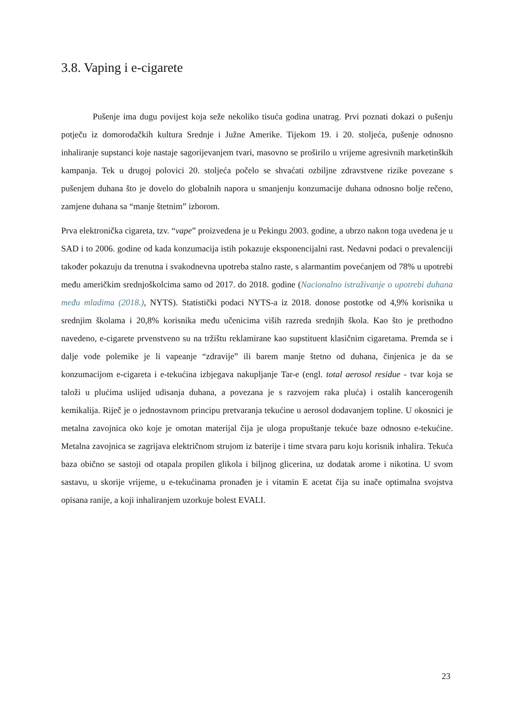3.8. Vaping i e-cigarete
Pušenje ima dugu povijest koja seže nekoliko tisuća godina unatrag. Prvi poznati dokazi o pušenju potječu iz domorodačkih kultura Srednje i Južne Amerike. Tijekom 19. i 20. stoljeća, pušenje odnosno inhaliranje supstanci koje nastaje sagorijevanjem tvari, masovno se proširilo u vrijeme agresivnih marketinških kampanja. Tek u drugoj polovici 20. stoljeća počelo se shvaćati ozbiljne zdravstvene rizike povezane s pušenjem duhana što je dovelo do globalnih napora u smanjenju konzumacije duhana odnosno bolje rečeno, zamjene duhana sa “manje štetnim” izborom.
Prva elektronička cigareta, tzv. “vape” proizvedena je u Pekingu 2003. godine, a ubrzo nakon toga uvedena je u SAD i to 2006. godine od kada konzumacija istih pokazuje eksponencijalni rast. Nedavni podaci o prevalenciji također pokazuju da trenutna i svakodnevna upotreba stalno raste, s alarmantim povećanjem od 78% u upotrebi među američkim srednjoškolcima samo od 2017. do 2018. godine (Nacionalno istraživanje o upotrebi duhana među mladima (2018.), NYTS). Statistički podaci NYTS-a iz 2018. donose postotke od 4,9% korisnika u srednjim školama i 20,8% korisnika među učenicima viših razreda srednjih škola. Kao što je prethodno navedeno, e-cigarete prvenstveno su na tržištu reklamirane kao supstituent klasičnim cigaretama. Premda se i dalje vode polemike je li vapeanje “zdravije” ili barem manje štetno od duhana, činjenica je da se konzumacijom e-cigareta i e-tekućina izbjegava nakupljanje Tar-e (engl. total aerosol residue - tvar koja se taloži u plućima uslijed udisanja duhana, a povezana je s razvojem raka pluća) i ostalih kancerogenih kemikalija. Riječ je o jednostavnom principu pretvaranja tekućine u aerosol dodavanjem topline. U okosnici je metalna zavojnica oko koje je omotan materijal čija je uloga propuštanje tekuće baze odnosno e-tekućine. Metalna zavojnica se zagrijava električnom strujom iz baterije i time stvara paru koju korisnik inhalira. Tekuća baza obično se sastoji od otapala propilen glikola i biljnog glicerina, uz dodatak arome i nikotina. U svom sastavu, u skorije vrijeme, u e-tekućinama pronađen je i vitamin E acetat čija su inače optimalna svojstva opisana ranije, a koji inhaliranjem uzorkuje bolest EVALI.
23